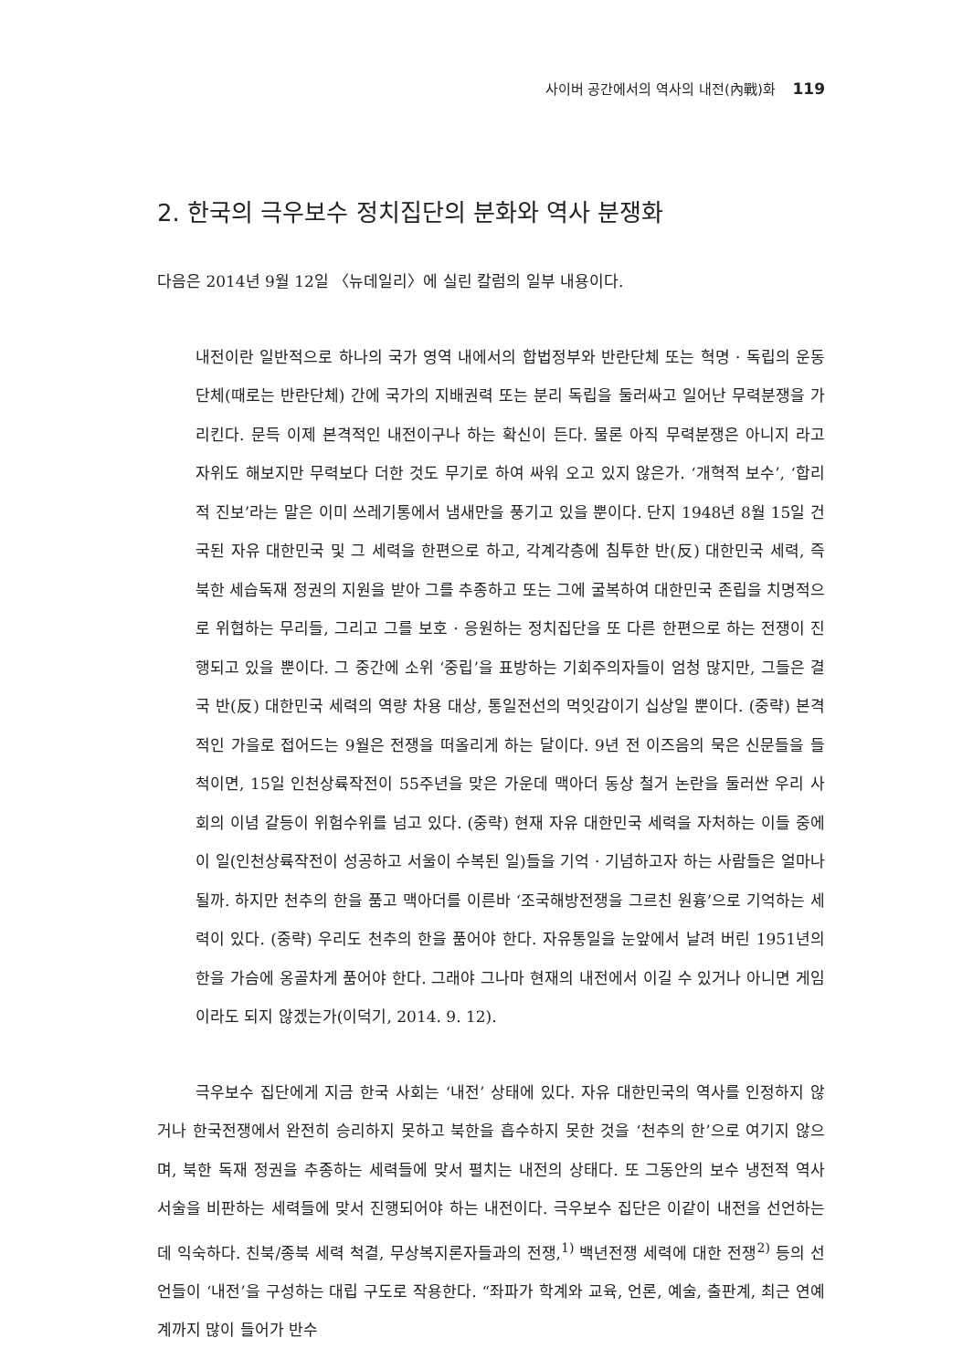사이버 공간에서의 역사의 내전(內戰)화 119
2. 한국의 극우보수 정치집단의 분화와 역사 분쟁화
다음은 2014년 9월 12일 〈뉴데일리〉에 실린 칼럼의 일부 내용이다.
내전이란 일반적으로 하나의 국가 영역 내에서의 합법정부와 반란단체 또는 혁명 · 독립의 운동단체(때로는 반란단체) 간에 국가의 지배권력 또는 분리 독립을 둘러싸고 일어난 무력분쟁을 가리킨다. 문득 이제 본격적인 내전이구나 하는 확신이 든다. 물론 아직 무력분쟁은 아니지 라고 자위도 해보지만 무력보다 더한 것도 무기로 하여 싸워 오고 있지 않은가. ‘개혁적 보수’, ‘합리적 진보’라는 말은 이미 쓰레기통에서 냄새만을 풍기고 있을 뿐이다. 단지 1948년 8월 15일 건국된 자유 대한민국 및 그 세력을 한편으로 하고, 각계각층에 침투한 반(反) 대한민국 세력, 즉 북한 세습독재 정권의 지원을 받아 그를 추종하고 또는 그에 굴복하여 대한민국 존립을 치명적으로 위협하는 무리들, 그리고 그를 보호 · 응원하는 정치집단을 또 다른 한편으로 하는 전쟁이 진행되고 있을 뿐이다. 그 중간에 소위 ‘중립’을 표방하는 기회주의자들이 엄청 많지만, 그들은 결국 반(反) 대한민국 세력의 역량 차용 대상, 통일전선의 먹잇감이기 십상일 뿐이다. (중략) 본격적인 가을로 접어드는 9월은 전쟁을 떠올리게 하는 달이다. 9년 전 이즈음의 묵은 신문들을 들척이면, 15일 인천상륙작전이 55주년을 맞은 가운데 맥아더 동상 철거 논란을 둘러싼 우리 사회의 이념 갈등이 위험수위를 넘고 있다. (중략) 현재 자유 대한민국 세력을 자처하는 이들 중에 이 일(인천상륙작전이 성공하고 서울이 수복된 일)들을 기억 · 기념하고자 하는 사람들은 얼마나 될까. 하지만 천추의 한을 품고 맥아더를 이른바 ‘조국해방전쟁을 그르친 원흉’으로 기억하는 세력이 있다. (중략) 우리도 천추의 한을 품어야 한다. 자유통일을 눈앞에서 날려 버린 1951년의 한을 가슴에 옹골차게 품어야 한다. 그래야 그나마 현재의 내전에서 이길 수 있거나 아니면 게임이라도 되지 않겠는가(이덕기, 2014. 9. 12).
극우보수 집단에게 지금 한국 사회는 ‘내전’ 상태에 있다. 자유 대한민국의 역사를 인정하지 않거나 한국전쟁에서 완전히 승리하지 못하고 북한을 흡수하지 못한 것을 ‘천추의 한’으로 여기지 않으며, 북한 독재 정권을 추종하는 세력들에 맞서 펼치는 내전의 상태다. 또 그동안의 보수 냉전적 역사 서술을 비판하는 세력들에 맞서 진행되어야 하는 내전이다. 극우보수 집단은 이같이 내전을 선언하는 데 익숙하다. 친북/종북 세력 척결, 무상복지론자들과의 전쟁,<sup>1)</sup> 백년전쟁 세력에 대한 전쟁<sup>2)</sup> 등의 선언들이 ‘내전’을 구성하는 대립 구도로 작용한다. “좌파가 학계와 교육, 언론, 예술, 출판계, 최근 연예계까지 많이 들어가 반수